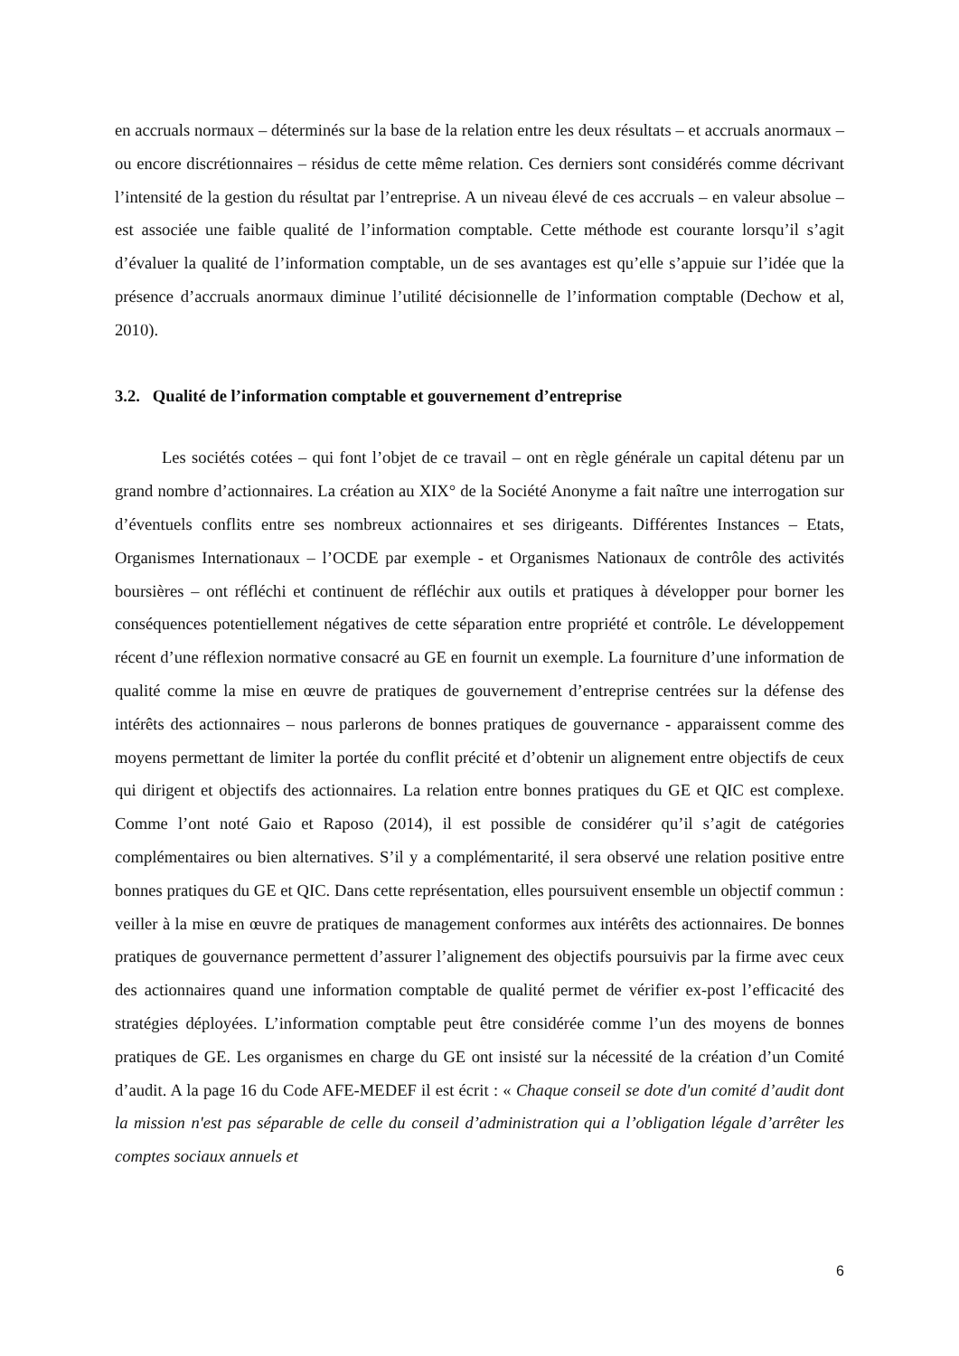en accruals normaux – déterminés sur la base de la relation entre les deux résultats – et accruals anormaux – ou encore discrétionnaires – résidus de cette même relation. Ces derniers sont considérés comme décrivant l’intensité de la gestion du résultat par l’entreprise. A un niveau élevé de ces accruals – en valeur absolue – est associée une faible qualité de l’information comptable. Cette méthode est courante lorsqu’il s’agit d’évaluer la qualité de l’information comptable, un de ses avantages est qu’elle s’appuie sur l’idée que la présence d’accruals anormaux diminue l’utilité décisionnelle de l’information comptable (Dechow et al, 2010).
3.2. Qualité de l’information comptable et gouvernement d’entreprise
Les sociétés cotées – qui font l’objet de ce travail – ont en règle générale un capital détenu par un grand nombre d’actionnaires. La création au XIX° de la Société Anonyme a fait naître une interrogation sur d’éventuels conflits entre ses nombreux actionnaires et ses dirigeants. Différentes Instances – Etats, Organismes Internationaux – l’OCDE par exemple - et Organismes Nationaux de contrôle des activités boursières – ont réfléchi et continuent de réfléchir aux outils et pratiques à développer pour borner les conséquences potentiellement négatives de cette séparation entre propriété et contrôle. Le développement récent d’une réflexion normative consacré au GE en fournit un exemple. La fourniture d’une information de qualité comme la mise en œuvre de pratiques de gouvernement d’entreprise centrées sur la défense des intérêts des actionnaires – nous parlerons de bonnes pratiques de gouvernance - apparaissent comme des moyens permettant de limiter la portée du conflit précité et d’obtenir un alignement entre objectifs de ceux qui dirigent et objectifs des actionnaires. La relation entre bonnes pratiques du GE et QIC est complexe. Comme l’ont noté Gaio et Raposo (2014), il est possible de considérer qu’il s’agit de catégories complémentaires ou bien alternatives. S’il y a complémentarité, il sera observé une relation positive entre bonnes pratiques du GE et QIC. Dans cette représentation, elles poursuivent ensemble un objectif commun : veiller à la mise en œuvre de pratiques de management conformes aux intérêts des actionnaires. De bonnes pratiques de gouvernance permettent d’assurer l’alignement des objectifs poursuivis par la firme avec ceux des actionnaires quand une information comptable de qualité permet de vérifier ex-post l’efficacité des stratégies déployées. L’information comptable peut être considérée comme l’un des moyens de bonnes pratiques de GE. Les organismes en charge du GE ont insisté sur la nécessité de la création d’un Comité d’audit. A la page 16 du Code AFE-MEDEF il est écrit : « Chaque conseil se dote d'un comité d’audit dont la mission n'est pas séparable de celle du conseil d’administration qui a l’obligation légale d’arrêter les comptes sociaux annuels et
6